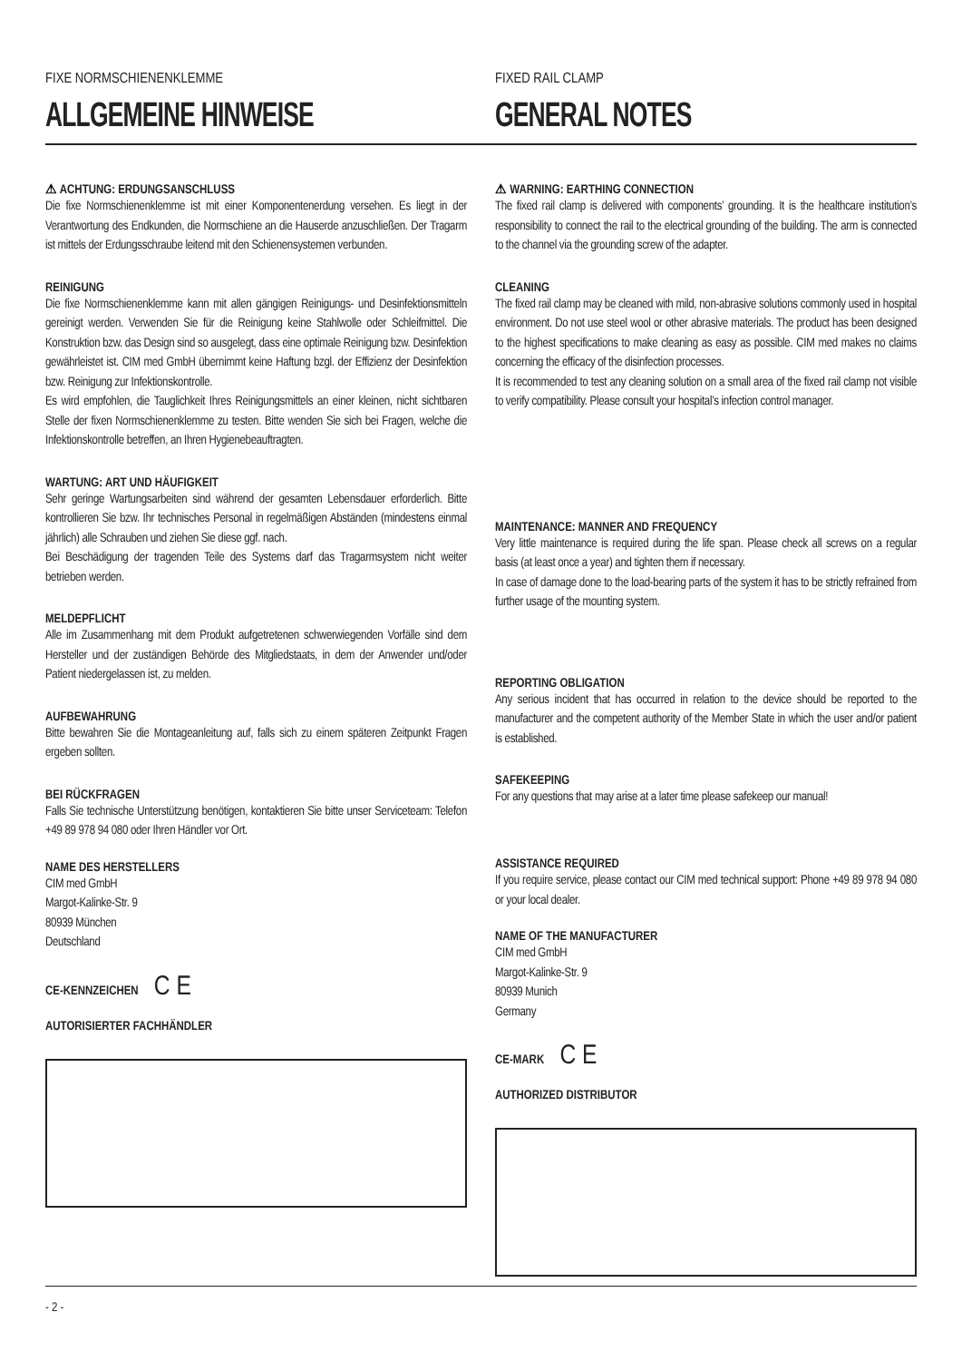FIXE NORMSCHIENENKLEMME
ALLGEMEINE HINWEISE
FIXED RAIL CLAMP
GENERAL NOTES
⚠ ACHTUNG: ERDUNGSANSCHLUSS
Die fixe Normschienenklemme ist mit einer Komponentenerdung versehen. Es liegt in der Verantwortung des Endkunden, die Normschiene an die Hauserde anzuschließen. Der Tragarm ist mittels der Erdungsschraube leitend mit den Schienensystemen verbunden.
REINIGUNG
Die fixe Normschienenklemme kann mit allen gängigen Reinigungs- und Desinfektionsmitteln gereinigt werden. Verwenden Sie für die Reinigung keine Stahlwolle oder Schleifmittel. Die Konstruktion bzw. das Design sind so ausgelegt, dass eine optimale Reinigung bzw. Desinfektion gewährleistet ist. CIM med GmbH übernimmt keine Haftung bzgl. der Effizienz der Desinfektion bzw. Reinigung zur Infektionskontrolle.
Es wird empfohlen, die Tauglichkeit Ihres Reinigungsmittels an einer kleinen, nicht sichtbaren Stelle der fixen Normschienenklemme zu testen. Bitte wenden Sie sich bei Fragen, welche die Infektionskontrolle betreffen, an Ihren Hygienebeauftragten.
WARTUNG: ART UND HÄUFIGKEIT
Sehr geringe Wartungsarbeiten sind während der gesamten Lebensdauer erforderlich. Bitte kontrollieren Sie bzw. Ihr technisches Personal in regelmäßigen Abständen (mindestens einmal jährlich) alle Schrauben und ziehen Sie diese ggf. nach.
Bei Beschädigung der tragenden Teile des Systems darf das Tragarmsystem nicht weiter betrieben werden.
MELDEPFLICHT
Alle im Zusammenhang mit dem Produkt aufgetretenen schwerwiegenden Vorfälle sind dem Hersteller und der zuständigen Behörde des Mitgliedstaats, in dem der Anwender und/oder Patient niedergelassen ist, zu melden.
AUFBEWAHRUNG
Bitte bewahren Sie die Montageanleitung auf, falls sich zu einem späteren Zeitpunkt Fragen ergeben sollten.
BEI RÜCKFRAGEN
Falls Sie technische Unterstützung benötigen, kontaktieren Sie bitte unser Serviceteam: Telefon +49 89 978 94 080 oder Ihren Händler vor Ort.
NAME DES HERSTELLERS
CIM med GmbH
Margot-Kalinke-Str. 9
80939 München
Deutschland
CE-KENNZEICHEN C E
AUTORISIERTER FACHHÄNDLER
⚠ WARNING: EARTHING CONNECTION
The fixed rail clamp is delivered with components’ grounding. It is the healthcare institution’s responsibility to connect the rail to the electrical grounding of the building. The arm is connected to the channel via the grounding screw of the adapter.
CLEANING
The fixed rail clamp may be cleaned with mild, non-abrasive solutions commonly used in hospital environment. Do not use steel wool or other abrasive materials. The product has been designed to the highest specifications to make cleaning as easy as possible. CIM med makes no claims concerning the efficacy of the disinfection processes.
It is recommended to test any cleaning solution on a small area of the fixed rail clamp not visible to verify compatibility. Please consult your hospital’s infection control manager.
MAINTENANCE: MANNER AND FREQUENCY
Very little maintenance is required during the life span. Please check all screws on a regular basis (at least once a year) and tighten them if necessary.
In case of damage done to the load-bearing parts of the system it has to be strictly refrained from further usage of the mounting system.
REPORTING OBLIGATION
Any serious incident that has occurred in relation to the device should be reported to the manufacturer and the competent authority of the Member State in which the user and/or patient is established.
SAFEKEEPING
For any questions that may arise at a later time please safekeep our manual!
ASSISTANCE REQUIRED
If you require service, please contact our CIM med technical support: Phone +49 89 978 94 080 or your local dealer.
NAME OF THE MANUFACTURER
CIM med GmbH
Margot-Kalinke-Str. 9
80939 Munich
Germany
CE-MARK C E
AUTHORIZED DISTRIBUTOR
- 2 -